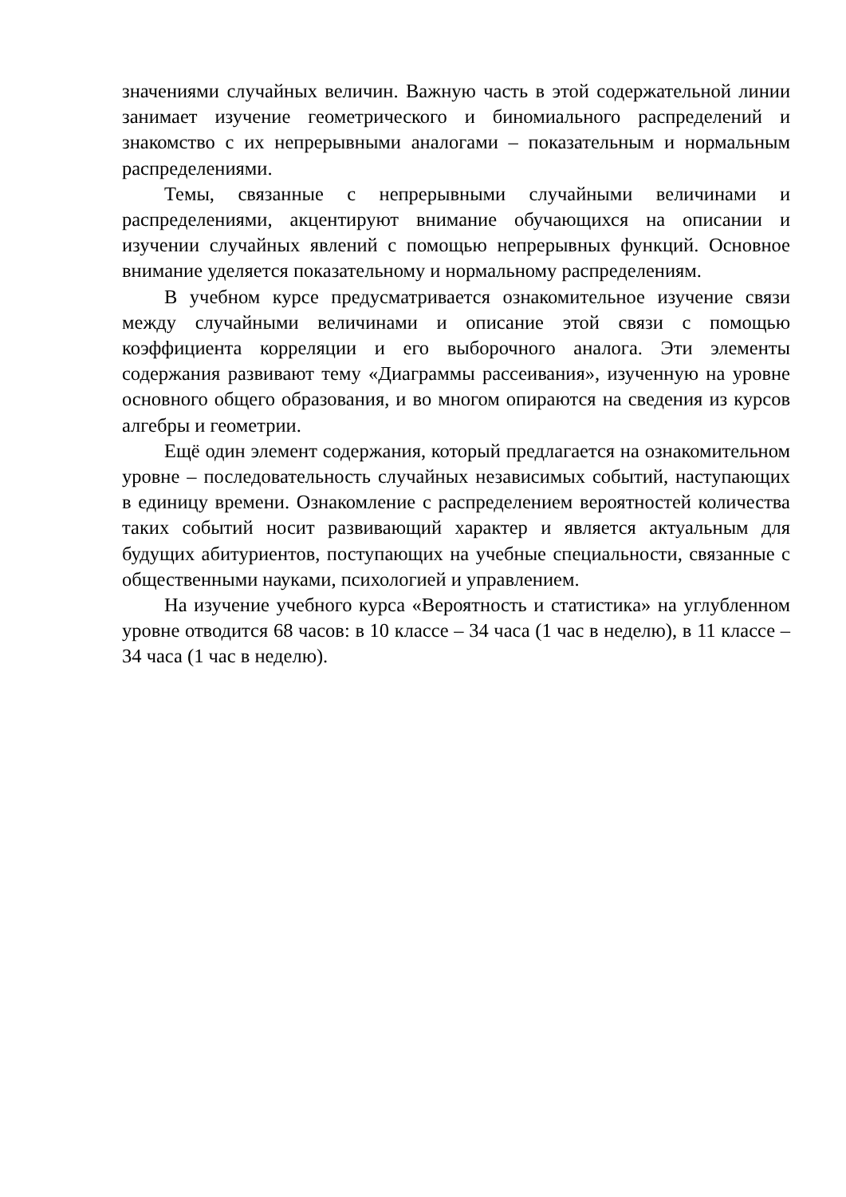значениями случайных величин. Важную часть в этой содержательной линии занимает изучение геометрического и биномиального распределений и знакомство с их непрерывными аналогами – показательным и нормальным распределениями.
Темы, связанные с непрерывными случайными величинами и распределениями, акцентируют внимание обучающихся на описании и изучении случайных явлений с помощью непрерывных функций. Основное внимание уделяется показательному и нормальному распределениям.
В учебном курсе предусматривается ознакомительное изучение связи между случайными величинами и описание этой связи с помощью коэффициента корреляции и его выборочного аналога. Эти элементы содержания развивают тему «Диаграммы рассеивания», изученную на уровне основного общего образования, и во многом опираются на сведения из курсов алгебры и геометрии.
Ещё один элемент содержания, который предлагается на ознакомительном уровне – последовательность случайных независимых событий, наступающих в единицу времени. Ознакомление с распределением вероятностей количества таких событий носит развивающий характер и является актуальным для будущих абитуриентов, поступающих на учебные специальности, связанные с общественными науками, психологией и управлением.
На изучение учебного курса «Вероятность и статистика» на углубленном уровне отводится 68 часов: в 10 классе – 34 часа (1 час в неделю), в 11 классе – 34 часа (1 час в неделю).